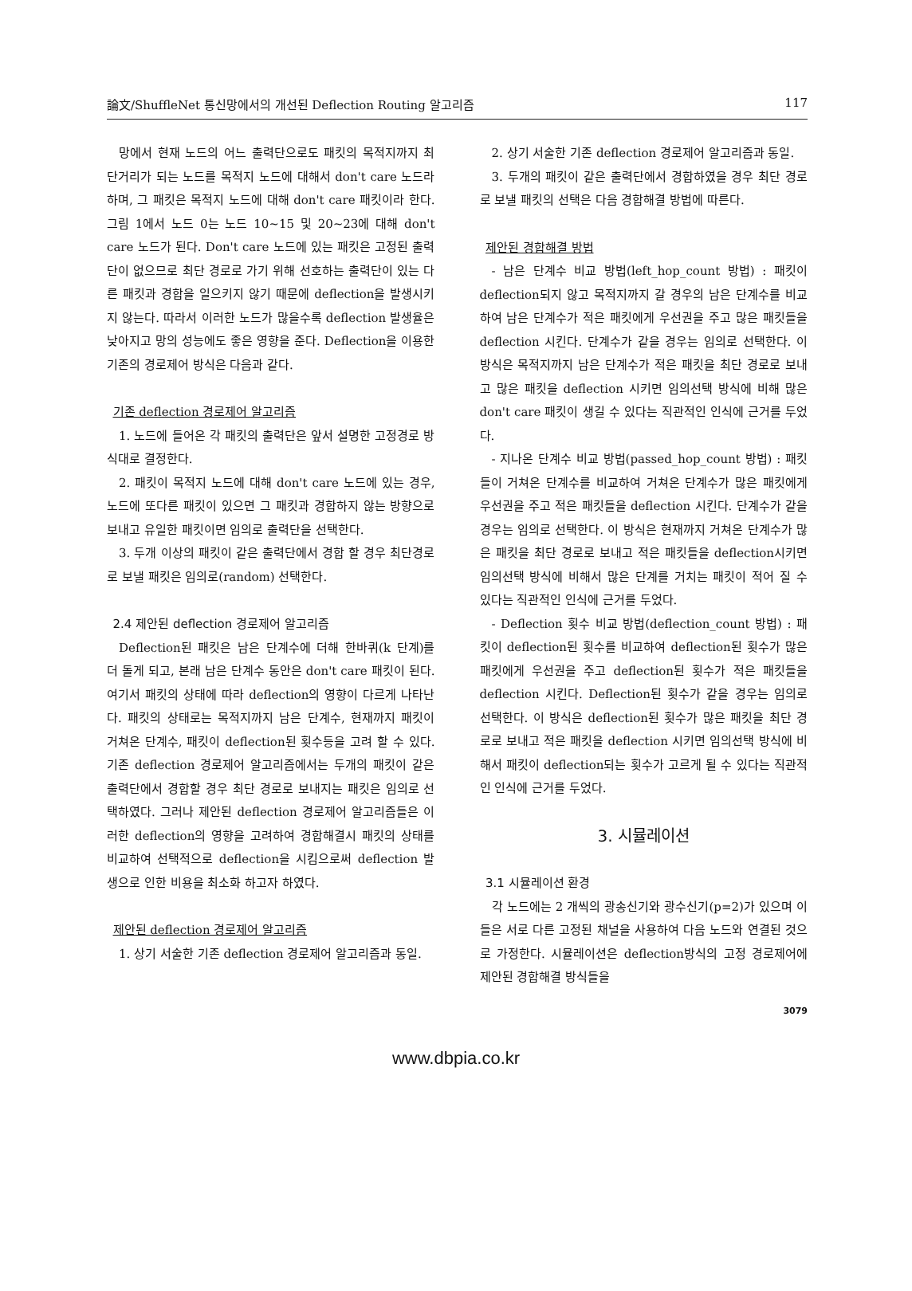論文/ShuffleNet 통신망에서의 개선된 Deflection Routing 알고리즘 117
망에서 현재 노드의 어느 출력단으로도 패킷의 목적지까지 최단거리가 되는 노드를 목적지 노드에 대해서 don't care 노드라 하며, 그 패킷은 목적지 노드에 대해 don't care 패킷이라 한다. 그림 1에서 노드 0는 노드 10~15 및 20~23에 대해 don't care 노드가 된다. Don't care 노드에 있는 패킷은 고정된 출력단이 없으므로 최단 경로로 가기 위해 선호하는 출력단이 있는 다른 패킷과 경합을 일으키지 않기 때문에 deflection을 발생시키지 않는다. 따라서 이러한 노드가 많을수록 deflection 발생율은 낮아지고 망의 성능에도 좋은 영향을 준다. Deflection을 이용한 기존의 경로제어 방식은 다음과 같다.
기존 deflection 경로제어 알고리즘
1. 노드에 들어온 각 패킷의 출력단은 앞서 설명한 고정경로 방식대로 결정한다.
2. 패킷이 목적지 노드에 대해 don't care 노드에 있는 경우, 노드에 또다른 패킷이 있으면 그 패킷과 경합하지 않는 방향으로 보내고 유일한 패킷이면 임의로 출력단을 선택한다.
3. 두개 이상의 패킷이 같은 출력단에서 경합 할 경우 최단경로로 보낼 패킷은 임의로(random) 선택한다.
2.4 제안된 deflection 경로제어 알고리즘
Deflection된 패킷은 남은 단계수에 더해 한바퀴(k 단계)를 더 돌게 되고, 본래 남은 단계수 동안은 don't care 패킷이 된다. 여기서 패킷의 상태에 따라 deflection의 영향이 다르게 나타난다. 패킷의 상태로는 목적지까지 남은 단계수, 현재까지 패킷이 거쳐온 단계수, 패킷이 deflection된 횟수등을 고려 할 수 있다. 기존 deflection 경로제어 알고리즘에서는 두개의 패킷이 같은 출력단에서 경합할 경우 최단 경로로 보내지는 패킷은 임의로 선택하였다. 그러나 제안된 deflection 경로제어 알고리즘들은 이러한 deflection의 영향을 고려하여 경합해결시 패킷의 상태를 비교하여 선택적으로 deflection을 시킴으로써 deflection 발생으로 인한 비용을 최소화 하고자 하였다.
제안된 deflection 경로제어 알고리즘
1. 상기 서술한 기존 deflection 경로제어 알고리즘과 동일.
2. 상기 서술한 기존 deflection 경로제어 알고리즘과 동일.
3. 두개의 패킷이 같은 출력단에서 경합하였을 경우 최단 경로로 보낼 패킷의 선택은 다음 경합해결 방법에 따른다.
제안된 경합해결 방법
- 남은 단계수 비교 방법(left_hop_count 방법) : 패킷이 deflection되지 않고 목적지까지 갈 경우의 남은 단계수를 비교하여 남은 단계수가 적은 패킷에게 우선권을 주고 많은 패킷들을 deflection 시킨다. 단계수가 같을 경우는 임의로 선택한다. 이 방식은 목적지까지 남은 단계수가 적은 패킷을 최단 경로로 보내고 많은 패킷을 deflection 시키면 임의선택 방식에 비해 많은 don't care 패킷이 생길 수 있다는 직관적인 인식에 근거를 두었다.
- 지나온 단계수 비교 방법(passed_hop_count 방법) : 패킷들이 거쳐온 단계수를 비교하여 거쳐온 단계수가 많은 패킷에게 우선권을 주고 적은 패킷들을 deflection 시킨다. 단계수가 같을 경우는 임의로 선택한다. 이 방식은 현재까지 거쳐온 단계수가 많은 패킷을 최단 경로로 보내고 적은 패킷들을 deflection시키면 임의선택 방식에 비해서 많은 단계를 거치는 패킷이 적어 질 수 있다는 직관적인 인식에 근거를 두었다.
- Deflection 횟수 비교 방법(deflection_count 방법) : 패킷이 deflection된 횟수를 비교하여 deflection된 횟수가 많은 패킷에게 우선권을 주고 deflection된 횟수가 적은 패킷들을 deflection 시킨다. Deflection된 횟수가 같을 경우는 임의로 선택한다. 이 방식은 deflection된 횟수가 많은 패킷을 최단 경로로 보내고 적은 패킷을 deflection 시키면 임의선택 방식에 비해서 패킷이 deflection되는 횟수가 고르게 될 수 있다는 직관적인 인식에 근거를 두었다.
3. 시뮬레이션
3.1 시뮬레이션 환경
각 노드에는 2 개씩의 광송신기와 광수신기(p=2)가 있으며 이들은 서로 다른 고정된 채널을 사용하여 다음 노드와 연결된 것으로 가정한다. 시뮬레이션은 deflection방식의 고정 경로제어에 제안된 경합해결 방식들을
3079
www.dbpia.co.kr